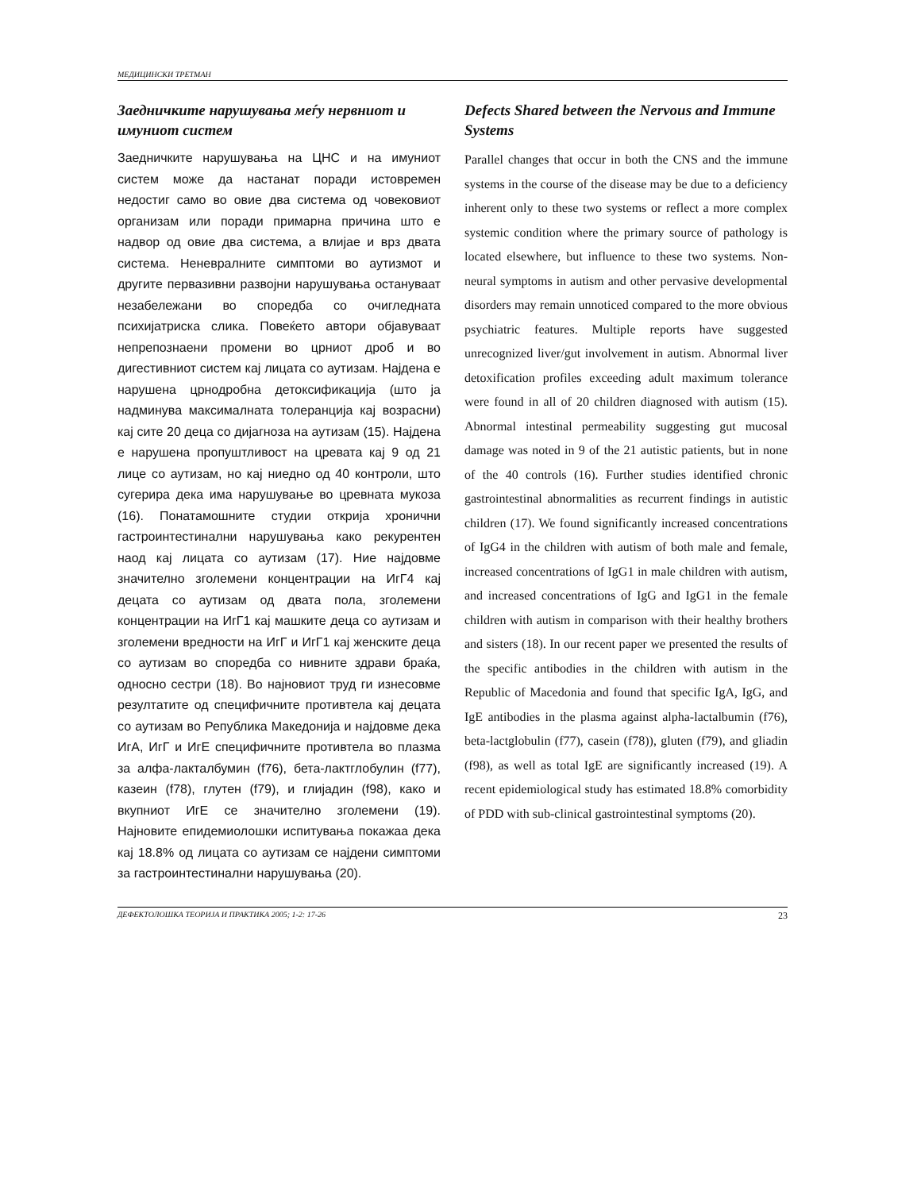МЕДИЦИНСКИ ТРЕТМАН
Заедничките нарушувања меѓу нервниот и имуниот систем
Заедничките нарушувања на ЦНС и на имуниот систем може да настанат поради истовремен недостиг само во овие два система од човековиот организам или поради примарна причина што е надвор од овие два система, а влијае и врз двата система. Неневралните симптоми во аутизмот и другите первазивни развојни нарушувања остануваат незабележани во споредба со очигледната психијатриска слика. Повеќето автори објавуваат непрепознаени промени во црниот дроб и во дигестивниот систем кај лицата со аутизам. Најдена е нарушена црнодробна детоксификација (што ја надминува максималната толеранција кај возрасни) кај сите 20 деца со дијагноза на аутизам (15). Најдена е нарушена пропуштливост на цревата кај 9 од 21 лице со аутизам, но кај ниедно од 40 контроли, што сугерира дека има нарушување во цревната мукоза (16). Понатамошните студии открија хронични гастроинтестинални нарушувања како рекурентен наод кај лицата со аутизам (17). Ние најдовме значително зголемени концентрации на ИгГ4 кај децата со аутизам од двата пола, зголемени концентрации на ИгГ1 кај машките деца со аутизам и зголемени вредности на ИгГ и ИгГ1 кај женските деца со аутизам во споредба со нивните здрави браќа, односно сестри (18). Во најновиот труд ги изнесовме резултатите од специфичните противтела кај децата со аутизам во Република Македонија и најдовме дека ИгА, ИгГ и ИгЕ специфичните противтела во плазма за алфа-лакталбумин (f76), бета-лактглобулин (f77), казеин (f78), глутен (f79), и глијадин (f98), како и вкупниот ИгЕ се значително зголемени (19). Најновите епидемиолошки испитувања покажаа дека кај 18.8% од лицата со аутизам се најдени симптоми за гастроинтестинални нарушувања (20).
Defects Shared between the Nervous and Immune Systems
Parallel changes that occur in both the CNS and the immune systems in the course of the disease may be due to a deficiency inherent only to these two systems or reflect a more complex systemic condition where the primary source of pathology is located elsewhere, but influence to these two systems. Non-neural symptoms in autism and other pervasive developmental disorders may remain unnoticed compared to the more obvious psychiatric features. Multiple reports have suggested unrecognized liver/gut involvement in autism. Abnormal liver detoxification profiles exceeding adult maximum tolerance were found in all of 20 children diagnosed with autism (15). Abnormal intestinal permeability suggesting gut mucosal damage was noted in 9 of the 21 autistic patients, but in none of the 40 controls (16). Further studies identified chronic gastrointestinal abnormalities as recurrent findings in autistic children (17). We found significantly increased concentrations of IgG4 in the children with autism of both male and female, increased concentrations of IgG1 in male children with autism, and increased concentrations of IgG and IgG1 in the female children with autism in comparison with their healthy brothers and sisters (18). In our recent paper we presented the results of the specific antibodies in the children with autism in the Republic of Macedonia and found that specific IgA, IgG, and IgE antibodies in the plasma against alpha-lactalbumin (f76), beta-lactglobulin (f77), casein (f78)), gluten (f79), and gliadin (f98), as well as total IgE are significantly increased (19). A recent epidemiological study has estimated 18.8% comorbidity of PDD with sub-clinical gastrointestinal symptoms (20).
ДЕФЕКТОЛОШКА ТЕОРИЈА И ПРАКТИКА 2005; 1-2: 17-26 23